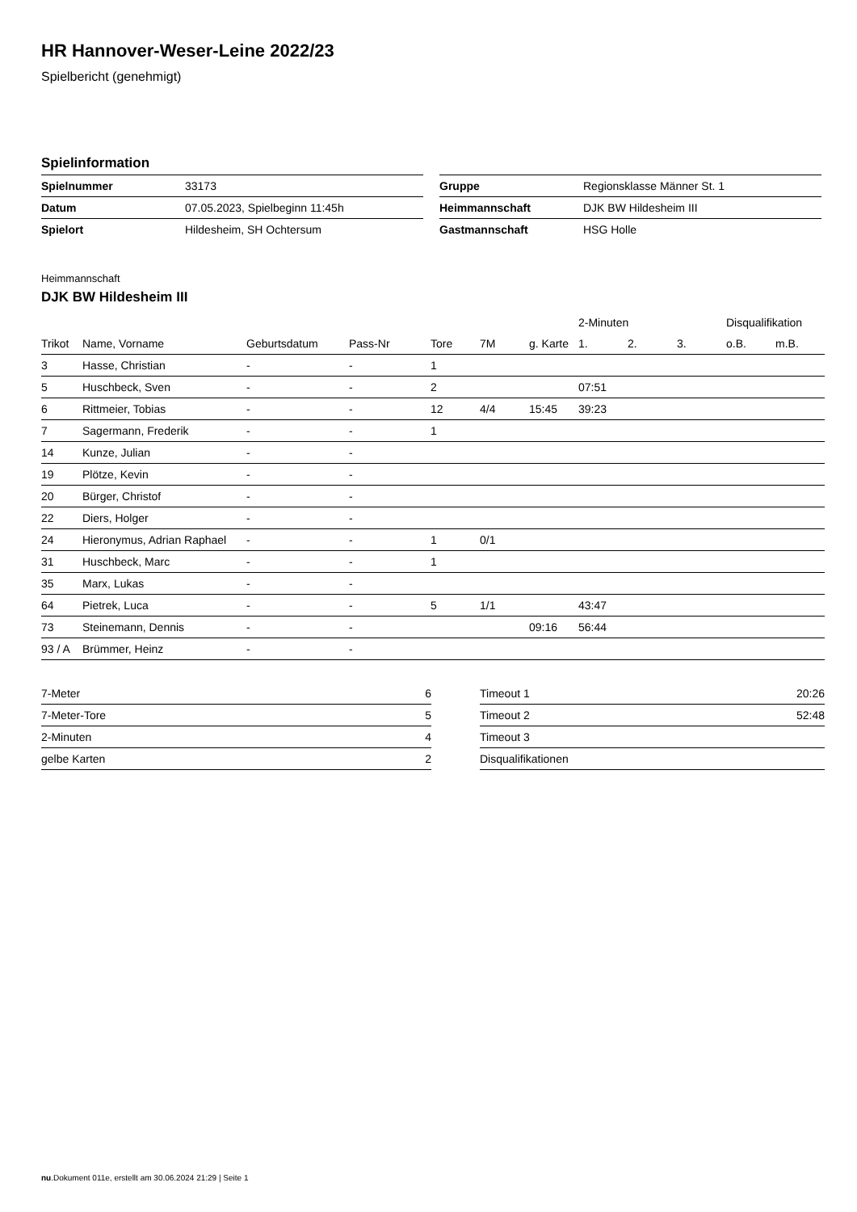HR Hannover-Weser-Leine 2022/23
Spielbericht (genehmigt)
Spielinformation
| Spielnummer | 33173 |
| Datum | 07.05.2023, Spielbeginn 11:45h |
| Spielort | Hildesheim, SH Ochtersum |
| Gruppe | Regionsklasse Männer St. 1 |
| Heimmannschaft | DJK BW Hildesheim III |
| Gastmannschaft | HSG Holle |
Heimmannschaft
DJK BW Hildesheim III
| | | | | | | | 2-Minuten | | | Disqualifikation | |
| --- | --- | --- | --- | --- | --- | --- | --- | --- | --- | --- | --- |
| Trikot | Name, Vorname | Geburtsdatum | Pass-Nr | Tore | 7M | g. Karte | 1. | 2. | 3. | o.B. | m.B. |
| 3 | Hasse, Christian | - | - | 1 | | | | | | | |
| 5 | Huschbeck, Sven | - | - | 2 | | | 07:51 | | | | |
| 6 | Rittmeier, Tobias | - | - | 12 | 4/4 | 15:45 | 39:23 | | | | |
| 7 | Sagermann, Frederik | - | - | 1 | | | | | | | |
| 14 | Kunze, Julian | - | - | | | | | | | | |
| 19 | Plötze, Kevin | - | - | | | | | | | | |
| 20 | Bürger, Christof | - | - | | | | | | | | |
| 22 | Diers, Holger | - | - | | | | | | | | |
| 24 | Hieronymus, Adrian Raphael | - | - | 1 | 0/1 | | | | | | |
| 31 | Huschbeck, Marc | - | - | 1 | | | | | | | |
| 35 | Marx, Lukas | - | - | | | | | | | | |
| 64 | Pietrek, Luca | - | - | 5 | 1/1 | | 43:47 | | | | |
| 73 | Steinemann, Dennis | - | - | | | 09:16 | 56:44 | | | | |
| 93 / A | Brümmer, Heinz | - | - | | | | | | | | |
| 7-Meter | 6 |
| 7-Meter-Tore | 5 |
| 2-Minuten | 4 |
| gelbe Karten | 2 |
| Timeout 1 | 20:26 |
| Timeout 2 | 52:48 |
| Timeout 3 | |
| Disqualifikationen | |
nu.Dokument 011e, erstellt am 30.06.2024 21:29 | Seite 1